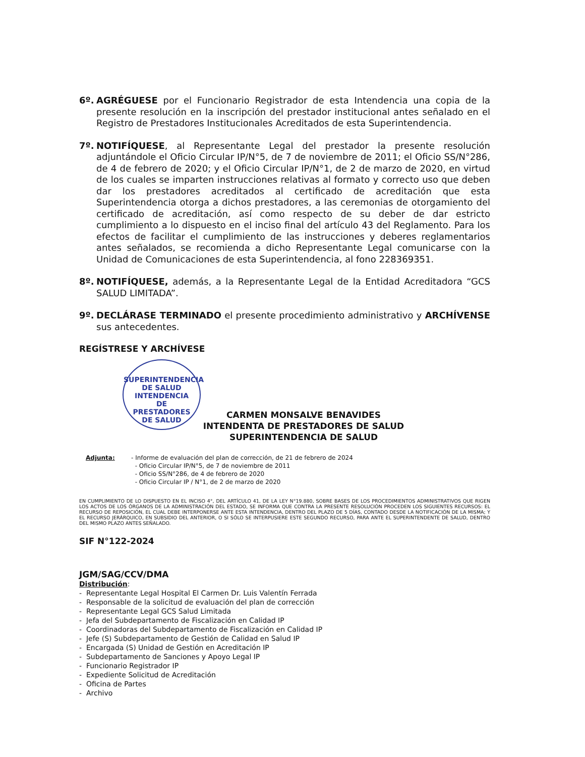6º. AGRÉGUESE por el Funcionario Registrador de esta Intendencia una copia de la presente resolución en la inscripción del prestador institucional antes señalado en el Registro de Prestadores Institucionales Acreditados de esta Superintendencia.
7º. NOTIFÍQUESE, al Representante Legal del prestador la presente resolución adjuntándole el Oficio Circular IP/N°5, de 7 de noviembre de 2011; el Oficio SS/N°286, de 4 de febrero de 2020; y el Oficio Circular IP/N°1, de 2 de marzo de 2020, en virtud de los cuales se imparten instrucciones relativas al formato y correcto uso que deben dar los prestadores acreditados al certificado de acreditación que esta Superintendencia otorga a dichos prestadores, a las ceremonias de otorgamiento del certificado de acreditación, así como respecto de su deber de dar estricto cumplimiento a lo dispuesto en el inciso final del artículo 43 del Reglamento. Para los efectos de facilitar el cumplimiento de las instrucciones y deberes reglamentarios antes señalados, se recomienda a dicho Representante Legal comunicarse con la Unidad de Comunicaciones de esta Superintendencia, al fono 228369351.
8º. NOTIFÍQUESE, además, a la Representante Legal de la Entidad Acreditadora “GCS SALUD LIMITADA”.
9º. DECLÁRASE TERMINADO el presente procedimiento administrativo y ARCHÍVENSE sus antecedentes.
REGÍSTRESE Y ARCHÍVESE
SUPERINTENDENCIA DE SALUD
INTENDENCIA
DE
PRESTADORES
DE SALUD
CARMEN MONSALVE BENAVIDES
INTENDENTA DE PRESTADORES DE SALUD
SUPERINTENDENCIA DE SALUD
Adjunta: - Informe de evaluación del plan de corrección, de 21 de febrero de 2024
- Oficio Circular IP/N°5, de 7 de noviembre de 2011
- Oficio SS/N°286, de 4 de febrero de 2020
- Oficio Circular IP / N°1, de 2 de marzo de 2020
EN CUMPLIMIENTO DE LO DISPUESTO EN EL INCISO 4°, DEL ARTÍCULO 41, DE LA LEY N°19.880, SOBRE BASES DE LOS PROCEDIMIENTOS ADMINISTRATIVOS QUE RIGEN LOS ACTOS DE LOS ÓRGANOS DE LA ADMINISTRACIÓN DEL ESTADO, SE INFORMA QUE CONTRA LA PRESENTE RESOLUCIÓN PROCEDEN LOS SIGUIENTES RECURSOS: EL RECURSO DE REPOSICIÓN, EL CUAL DEBE INTERPONERSE ANTE ESTA INTENDENCIA, DENTRO DEL PLAZO DE 5 DÍAS, CONTADO DESDE LA NOTIFICACIÓN DE LA MISMA; Y EL RECURSO JERÁRQUICO, EN SUBSIDIO DEL ANTERIOR, O SI SÓLO SE INTERPUSIERE ESTE SEGUNDO RECURSO, PARA ANTE EL SUPERINTENDENTE DE SALUD, DENTRO DEL MISMO PLAZO ANTES SEÑALADO.
SIF N°122-2024
JGM/SAG/CCV/DMA
Distribución:
- Representante Legal Hospital El Carmen Dr. Luis Valentín Ferrada
- Responsable de la solicitud de evaluación del plan de corrección
- Representante Legal GCS Salud Limitada
- Jefa del Subdepartamento de Fiscalización en Calidad IP
- Coordinadoras del Subdepartamento de Fiscalización en Calidad IP
- Jefe (S) Subdepartamento de Gestión de Calidad en Salud IP
- Encargada (S) Unidad de Gestión en Acreditación IP
- Subdepartamento de Sanciones y Apoyo Legal IP
- Funcionario Registrador IP
- Expediente Solicitud de Acreditación
- Oficina de Partes
- Archivo